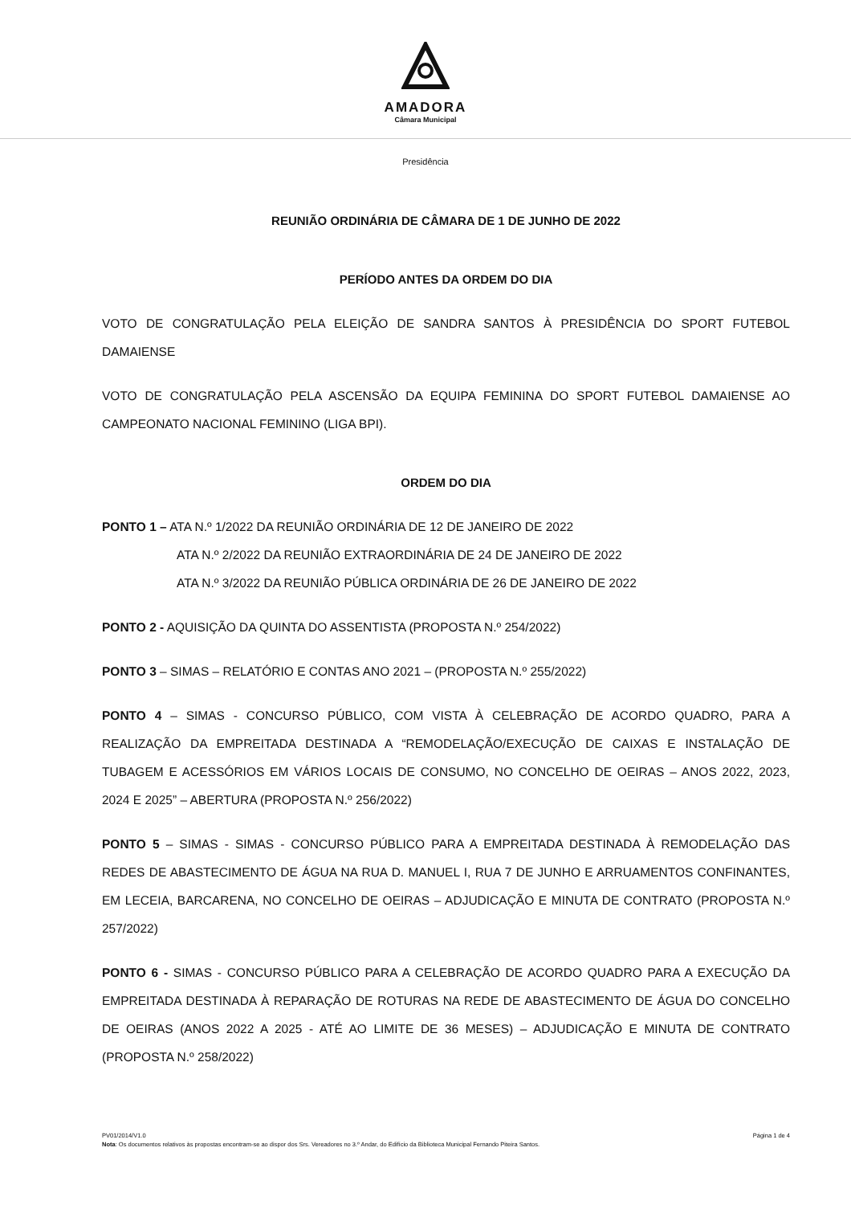AMADORA
Câmara Municipal
Presidência
REUNIÃO ORDINÁRIA DE CÂMARA DE 1 DE JUNHO DE 2022
PERÍODO ANTES DA ORDEM DO DIA
VOTO DE CONGRATULAÇÃO PELA ELEIÇÃO DE SANDRA SANTOS À PRESIDÊNCIA DO SPORT FUTEBOL DAMAIENSE
VOTO DE CONGRATULAÇÃO PELA ASCENSÃO DA EQUIPA FEMININA DO SPORT FUTEBOL DAMAIENSE AO CAMPEONATO NACIONAL FEMININO (LIGA BPI).
ORDEM DO DIA
PONTO 1 – ATA N.º 1/2022 DA REUNIÃO ORDINÁRIA DE 12 DE JANEIRO DE 2022
ATA N.º 2/2022 DA REUNIÃO EXTRAORDINÁRIA DE 24 DE JANEIRO DE 2022
ATA N.º 3/2022 DA REUNIÃO PÚBLICA ORDINÁRIA DE 26 DE JANEIRO DE 2022
PONTO 2 - AQUISIÇÃO DA QUINTA DO ASSENTISTA (PROPOSTA N.º 254/2022)
PONTO 3 – SIMAS – RELATÓRIO E CONTAS ANO 2021 – (PROPOSTA N.º 255/2022)
PONTO 4 – SIMAS - CONCURSO PÚBLICO, COM VISTA À CELEBRAÇÃO DE ACORDO QUADRO, PARA A REALIZAÇÃO DA EMPREITADA DESTINADA A “REMODELAÇÃO/EXECUÇÃO DE CAIXAS E INSTALAÇÃO DE TUBAGEM E ACESSÓRIOS EM VÁRIOS LOCAIS DE CONSUMO, NO CONCELHO DE OEIRAS – ANOS 2022, 2023, 2024 E 2025” – ABERTURA (PROPOSTA N.º 256/2022)
PONTO 5 – SIMAS - SIMAS - CONCURSO PÚBLICO PARA A EMPREITADA DESTINADA À REMODELAÇÃO DAS REDES DE ABASTECIMENTO DE ÁGUA NA RUA D. MANUEL I, RUA 7 DE JUNHO E ARRUAMENTOS CONFINANTES, EM LECEIA, BARCARENA, NO CONCELHO DE OEIRAS – ADJUDICAÇÃO E MINUTA DE CONTRATO (PROPOSTA N.º 257/2022)
PONTO 6 - SIMAS - CONCURSO PÚBLICO PARA A CELEBRAÇÃO DE ACORDO QUADRO PARA A EXECUÇÃO DA EMPREITADA DESTINADA À REPARAÇÃO DE ROTURAS NA REDE DE ABASTECIMENTO DE ÁGUA DO CONCELHO DE OEIRAS (ANOS 2022 A 2025 - ATÉ AO LIMITE DE 36 MESES) – ADJUDICAÇÃO E MINUTA DE CONTRATO (PROPOSTA N.º 258/2022)
Página 1 de 4 PV01/2014/V1.0
Nota: Os documentos relativos às propostas encontram-se ao dispor dos Srs. Vereadores no 3.º Andar, do Edifício da Biblioteca Municipal Fernando Piteira Santos.